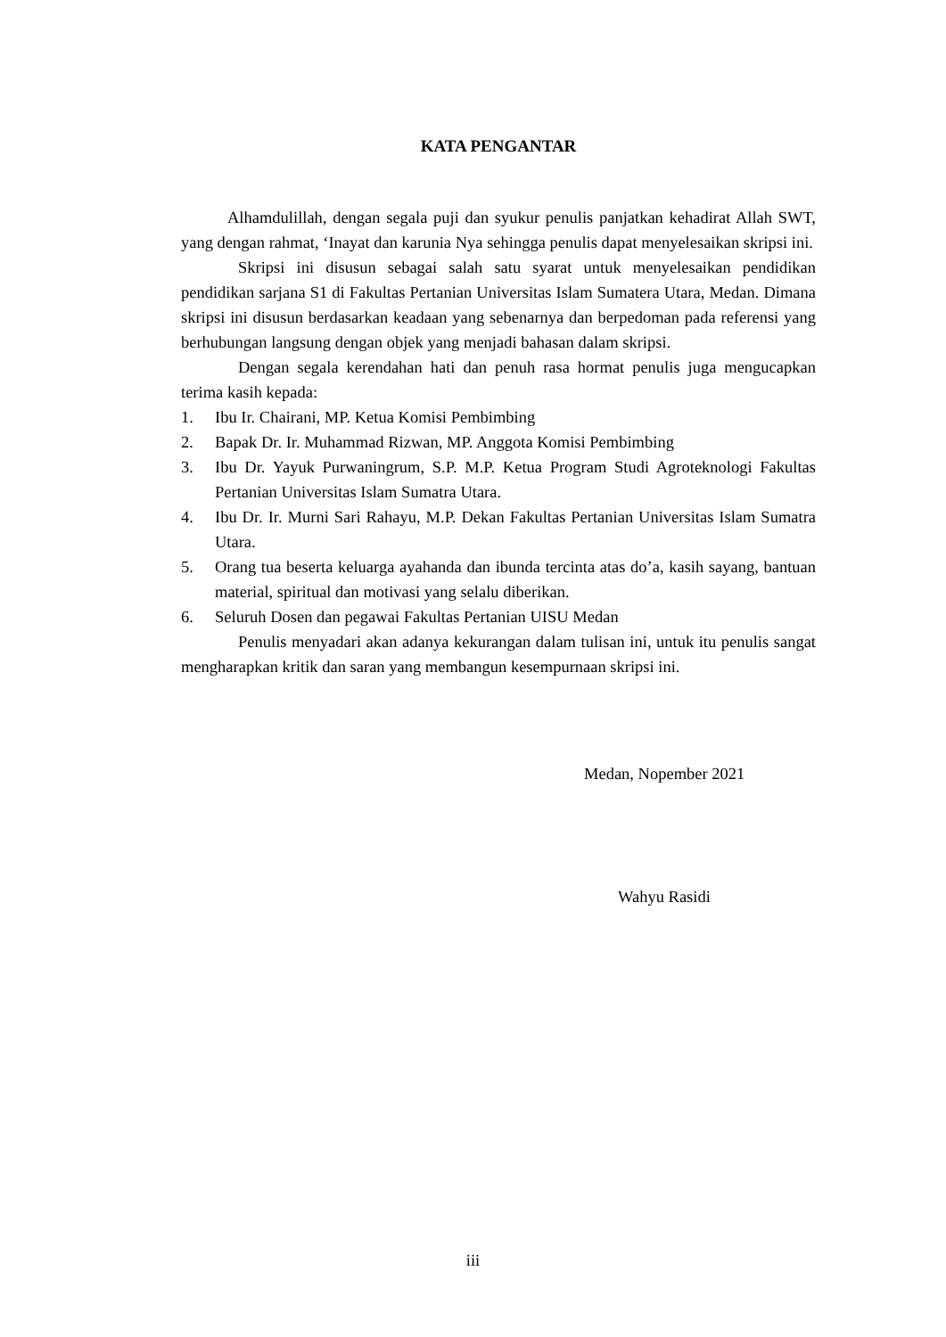KATA PENGANTAR
Alhamdulillah, dengan segala puji dan syukur penulis panjatkan kehadirat Allah SWT, yang dengan rahmat, ‘Inayat dan karunia Nya sehingga penulis dapat menyelesaikan skripsi ini.
Skripsi ini disusun sebagai salah satu syarat untuk menyelesaikan pendidikan pendidikan sarjana S1 di Fakultas Pertanian Universitas Islam Sumatera Utara, Medan. Dimana skripsi ini disusun berdasarkan keadaan yang sebenarnya dan berpedoman pada referensi yang berhubungan langsung dengan objek yang menjadi bahasan dalam skripsi.
Dengan segala kerendahan hati dan penuh rasa hormat penulis juga mengucapkan terima kasih kepada:
1. Ibu Ir. Chairani, MP. Ketua Komisi Pembimbing
2. Bapak Dr. Ir. Muhammad Rizwan, MP. Anggota Komisi Pembimbing
3. Ibu Dr. Yayuk Purwaningrum, S.P. M.P. Ketua Program Studi Agroteknologi Fakultas Pertanian Universitas Islam Sumatra Utara.
4. Ibu Dr. Ir. Murni Sari Rahayu, M.P. Dekan Fakultas Pertanian Universitas Islam Sumatra Utara.
5. Orang tua beserta keluarga ayahanda dan ibunda tercinta atas do’a, kasih sayang, bantuan material, spiritual dan motivasi yang selalu diberikan.
6. Seluruh Dosen dan pegawai Fakultas Pertanian UISU Medan
Penulis menyadari akan adanya kekurangan dalam tulisan ini, untuk itu penulis sangat mengharapkan kritik dan saran yang membangun kesempurnaan skripsi ini.
Medan, Nopember 2021
Wahyu Rasidi
iii